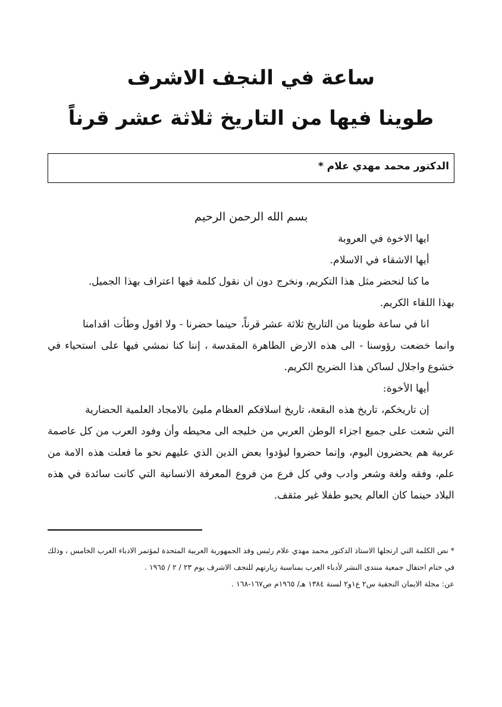ساعة في النجف الاشرف
طوينا فيها من التاريخ ثلاثة عشر قرناً
الدكتور محمد مهدي علام *
بسم الله الرحمن الرحيم
ايها الاخوة في العروبة
أيها الاشقاء في الاسلام.
ما كنا لنحضر مثل هذا التكريم، ونخرج دون ان نقول كلمة فيها اعتراف بهذا الجميل.
بهذا اللقاء الكريم.
انا في ساعة طوينا من التاريخ ثلاثة عشر قرناً، حينما حضرنا - ولا اقول وطأت اقدامنا
وانما خضعت رؤوسنا - الى هذه الارض الطاهرة المقدسة ، إننا كنا نمشي فيها على استحياء في خشوع واجلال لساكن هذا الضريح الكريم.
أيها الأخوة:
إن تاريخكم، تاريخ هذه البقعة، تاريخ اسلافكم العظام مليئ بالامجاد العلمية الحضارية
التي شعت على جميع اجزاء الوطن العربي من خليجه الى محيطه وأن وفود العرب من كل عاصمة عربية هم يحضرون اليوم، وإنما حضروا ليؤدوا بعض الدين الذي عليهم نحو ما فعلت هذه الامة من علم، وفقه ولغة وشعر وادب وفي كل فرع من فروع المعرفة الانسانية التي كانت سائدة في هذه البلاد حينما كان العالم يحبو طفلا غير مثقف.
* نص الكلمة التي ارتجلها الاستاذ الدكتور محمد مهدي علام رئيس وفد الجمهورية العربية المتحدة لمؤتمر الادباء العرب الخامس ، وذلك في ختام احتفال جمعية منتدى النشر لأدباء العرب بمناسبة زيارتهم للنجف الاشرف يوم ٢٣ / ٢ / ١٩٦٥ .
عن: مجلة الايمان النجفية س٢ ع١و٢ لسنة ١٣٨٤ هـ/ ١٩٦٥م ص١٦٧-١٦٨ .